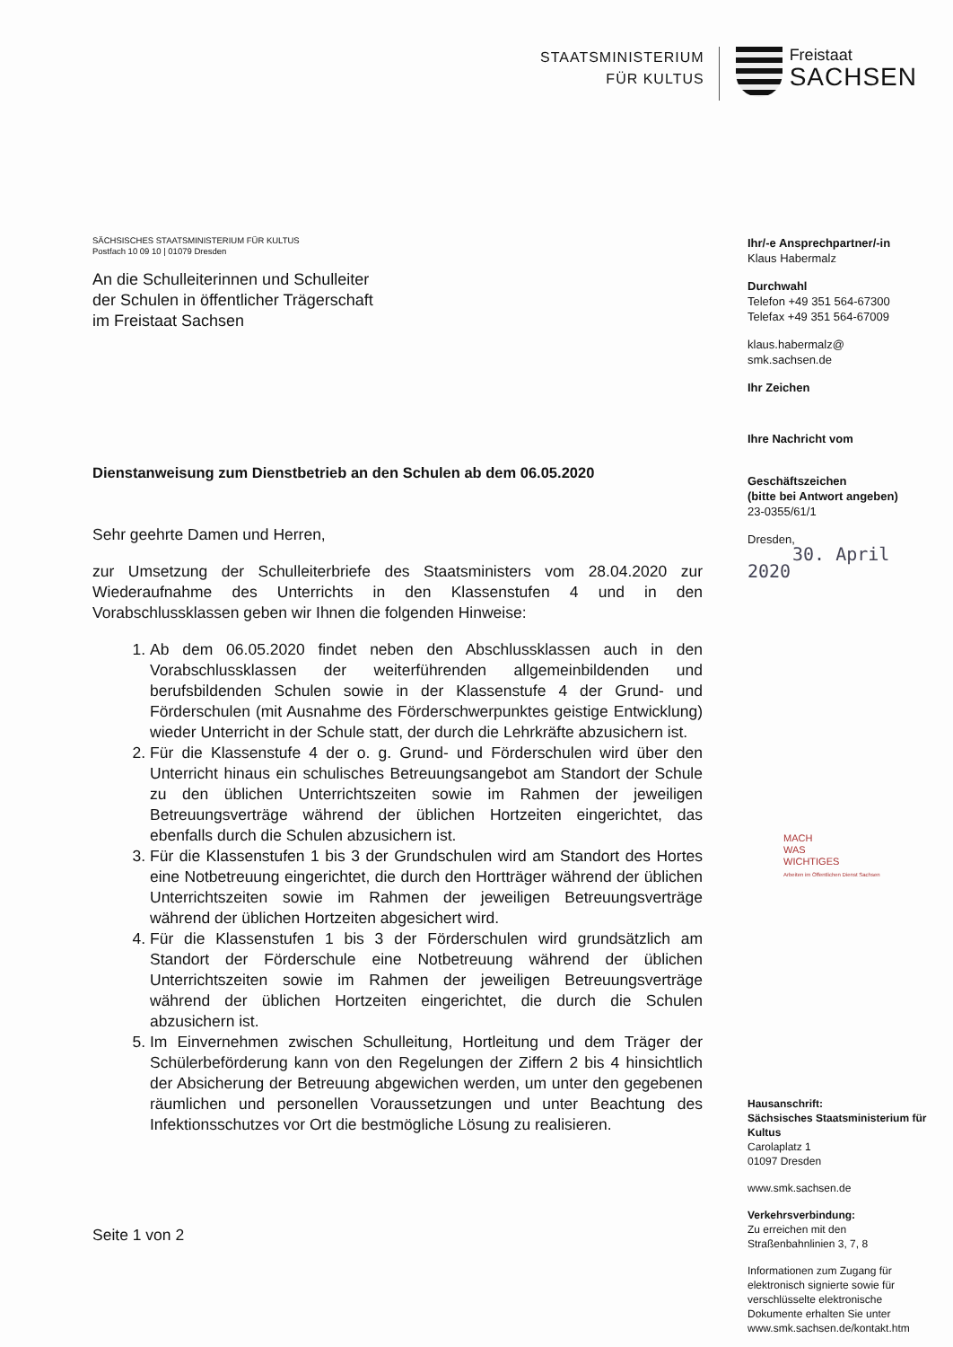STAATSMINISTERIUM
FÜR KULTUS
Freistaat
SACHSEN
SÄCHSISCHES STAATSMINISTERIUM FÜR KULTUS
Postfach 10 09 10 | 01079 Dresden
An die Schulleiterinnen und Schulleiter
der Schulen in öffentlicher Trägerschaft
im Freistaat Sachsen
Dienstanweisung zum Dienstbetrieb an den Schulen ab dem 06.05.2020
Sehr geehrte Damen und Herren,
zur Umsetzung der Schulleiterbriefe des Staatsministers vom 28.04.2020 zur Wiederaufnahme des Unterrichts in den Klassenstufen 4 und in den Vorabschlussklassen geben wir Ihnen die folgenden Hinweise:
1. Ab dem 06.05.2020 findet neben den Abschlussklassen auch in den Vorabschlussklassen der weiterführenden allgemeinbildenden und berufsbildenden Schulen sowie in der Klassenstufe 4 der Grund- und Förderschulen (mit Ausnahme des Förderschwerpunktes geistige Entwicklung) wieder Unterricht in der Schule statt, der durch die Lehrkräfte abzusichern ist.
2. Für die Klassenstufe 4 der o. g. Grund- und Förderschulen wird über den Unterricht hinaus ein schulisches Betreuungsangebot am Standort der Schule zu den üblichen Unterrichtszeiten sowie im Rahmen der jeweiligen Betreuungsverträge während der üblichen Hortzeiten eingerichtet, das ebenfalls durch die Schulen abzusichern ist.
3. Für die Klassenstufen 1 bis 3 der Grundschulen wird am Standort des Hortes eine Notbetreuung eingerichtet, die durch den Hortträger während der üblichen Unterrichtszeiten sowie im Rahmen der jeweiligen Betreuungsverträge während der üblichen Hortzeiten abgesichert wird.
4. Für die Klassenstufen 1 bis 3 der Förderschulen wird grundsätzlich am Standort der Förderschule eine Notbetreuung während der üblichen Unterrichtszeiten sowie im Rahmen der jeweiligen Betreuungsverträge während der üblichen Hortzeiten eingerichtet, die durch die Schulen abzusichern ist.
5. Im Einvernehmen zwischen Schulleitung, Hortleitung und dem Träger der Schülerbeförderung kann von den Regelungen der Ziffern 2 bis 4 hinsichtlich der Absicherung der Betreuung abgewichen werden, um unter den gegebenen räumlichen und personellen Voraussetzungen und unter Beachtung des Infektionsschutzes vor Ort die bestmögliche Lösung zu realisieren.
Seite 1 von 2
Ihr/-e Ansprechpartner/-in
Klaus Habermalz
Durchwahl
Telefon +49 351 564-67300
Telefax +49 351 564-67009
klaus.habermalz@
smk.sachsen.de
Ihr Zeichen
Ihre Nachricht vom
Geschäftszeichen
(bitte bei Antwort angeben)
23-0355/61/1
Dresden,
30. April 2020
MACH
WAS
WICHTIGES
Arbeiten im Öffentlichen Dienst Sachsen
Hausanschrift:
Sächsisches Staatsministerium für Kultus
Carolaplatz 1
01097 Dresden
www.smk.sachsen.de
Verkehrsverbindung:
Zu erreichen mit den Straßenbahnlinien 3, 7, 8
Informationen zum Zugang für elektronisch signierte sowie für verschlüsselte elektronische Dokumente erhalten Sie unter www.smk.sachsen.de/kontakt.htm